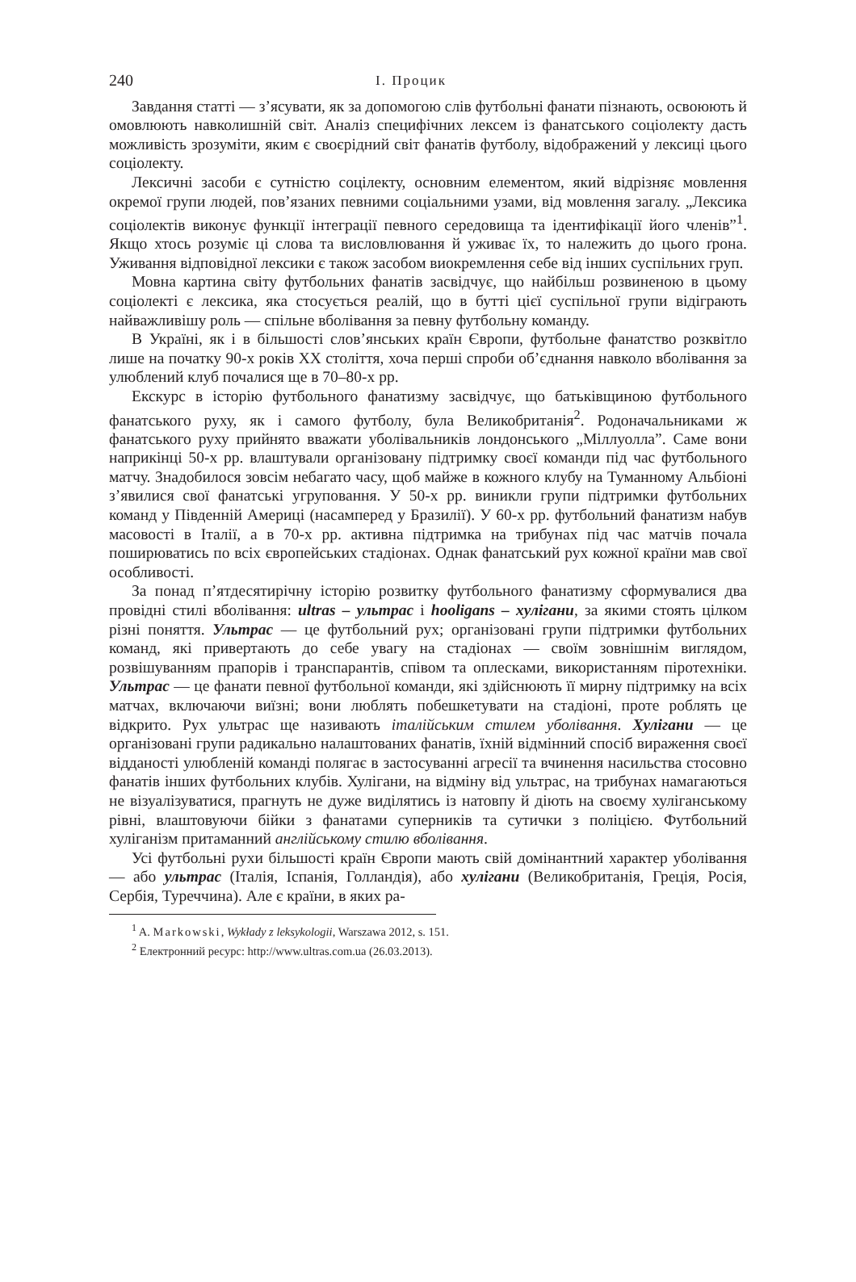240 І. Процик
Завдання статті — з’ясувати, як за допомогою слів футбольні фанати пізнають, освоюють й омовлюють навколишній світ. Аналіз специфічних лексем із фанатського соціолекту дасть можливість зрозуміти, яким є своєрідний світ фанатів футболу, відображений у лексиці цього соціолекту.
Лексичні засоби є сутністю соцілекту, основним елементом, який відрізняє мовлення окремої групи людей, пов’язаних певними соціальними узами, від мовлення загалу. „Лексика соціолектів виконує функції інтеграції певного середовища та ідентифікації його членів”<sup>1</sup>. Якщо хтось розуміє ці слова та висловлювання й уживає їх, то належить до цього ґрона. Уживання відповідної лексики є також засобом виокремлення себе від інших суспільних груп.
Мовна картина світу футбольних фанатів засвідчує, що найбільш розвиненою в цьому соціолекті є лексика, яка стосується реалій, що в бутті цієї суспільної групи відіграють найважливішу роль — спільне вболівання за певну футбольну команду.
В Україні, як і в більшості слов’янських країн Європи, футбольне фанатство розквітло лише на початку 90-х років ХХ століття, хоча перші спроби об’єднання навколо вболівання за улюблений клуб почалися ще в 70–80-х рр.
Екскурс в історію футбольного фанатизму засвідчує, що батьківщиною футбольного фанатського руху, як і самого футболу, була Великобританія<sup>2</sup>. Родоначальниками ж фанатського руху прийнято вважати уболівальників лондонського „Міллуолла”. Саме вони наприкінці 50-х рр. влаштували організовану підтримку своєї команди під час футбольного матчу. Знадобилося зовсім небагато часу, щоб майже в кожного клубу на Туманному Альбіоні з’явилися свої фанатські угруповання. У 50-х рр. виникли групи підтримки футбольних команд у Південній Америці (насамперед у Бразилії). У 60-х рр. футбольний фанатизм набув масовості в Італії, а в 70-х рр. активна підтримка на трибунах під час матчів почала поширюватись по всіх європейських стадіонах. Однак фанатський рух кожної країни мав свої особливості.
За понад п’ятдесятирічну історію розвитку футбольного фанатизму сформувалися два провідні стилі вболівання: ultras – ультрас і hooligans – хулігани, за якими стоять цілком різні поняття. Ультрас — це футбольний рух; організовані групи підтримки футбольних команд, які привертають до себе увагу на стадіонах — своїм зовнішнім виглядом, розвішуванням прапорів і транспарантів, співом та оплесками, використанням піротехніки. Ультрас — це фанати певної футбольної команди, які здійснюють її мирну підтримку на всіх матчах, включаючи виїзні; вони люблять побешкетувати на стадіоні, проте роблять це відкрито. Рух ультрас ще називають італійським стилем уболівання. Хулігани — це організовані групи радикально налаштованих фанатів, їхній відмінний спосіб вираження своєї відданості улюбленій команді полягає в застосуванні агресії та вчинення насильства стосовно фанатів інших футбольних клубів. Хулігани, на відміну від ультрас, на трибунах намагаються не візуалізуватися, прагнуть не дуже виділятись із натовпу й діють на своєму хуліганському рівні, влаштовуючи бійки з фанатами суперників та сутички з поліцією. Футбольний хуліганізм притаманний англійському стилю вболівання.
Усі футбольні рухи більшості країн Європи мають свій домінантний характер уболівання — або ультрас (Італія, Іспанія, Голландія), або хулігани (Великобританія, Греція, Росія, Сербія, Туреччина). Але є країни, в яких ра-
<sup>1</sup> A. Markowski, Wykłady z leksykologii, Warszawa 2012, s. 151.
<sup>2</sup> Електронний ресурс: http://www.ultras.com.ua (26.03.2013).